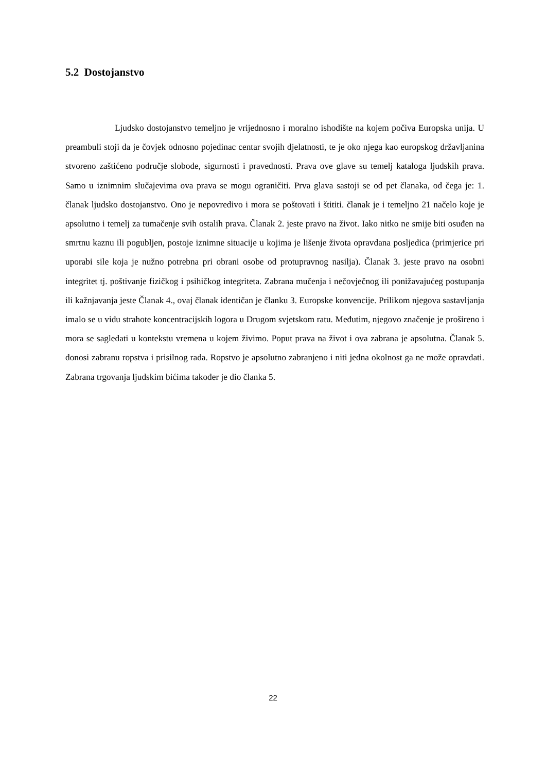5.2 Dostojanstvo
Ljudsko dostojanstvo temeljno je vrijednosno i moralno ishodište na kojem počiva Europska unija. U preambuli stoji da je čovjek odnosno pojedinac centar svojih djelatnosti, te je oko njega kao europskog državljanina stvoreno zaštićeno područje slobode, sigurnosti i pravednosti. Prava ove glave su temelj kataloga ljudskih prava. Samo u iznimnim slučajevima ova prava se mogu ograničiti. Prva glava sastoji se od pet članaka, od čega je: 1. članak ljudsko dostojanstvo. Ono je nepovredivo i mora se poštovati i štititi. članak je i temeljno 21 načelo koje je apsolutno i temelj za tumačenje svih ostalih prava. Članak 2. jeste pravo na život. Iako nitko ne smije biti osuđen na smrtnu kaznu ili pogubljen, postoje iznimne situacije u kojima je lišenje života opravdana posljedica (primjerice pri uporabi sile koja je nužno potrebna pri obrani osobe od protupravnog nasilja). Članak 3. jeste pravo na osobni integritet tj. poštivanje fizičkog i psihičkog integriteta. Zabrana mučenja i nečovječnog ili ponižavajućeg postupanja ili kažnjavanja jeste Članak 4., ovaj članak identičan je članku 3. Europske konvencije. Prilikom njegova sastavljanja imalo se u vidu strahote koncentracijskih logora u Drugom svjetskom ratu. Međutim, njegovo značenje je prošireno i mora se sagledati u kontekstu vremena u kojem živimo. Poput prava na život i ova zabrana je apsolutna. Članak 5. donosi zabranu ropstva i prisilnog rada. Ropstvo je apsolutno zabranjeno i niti jedna okolnost ga ne može opravdati. Zabrana trgovanja ljudskim bićima također je dio članka 5.
22